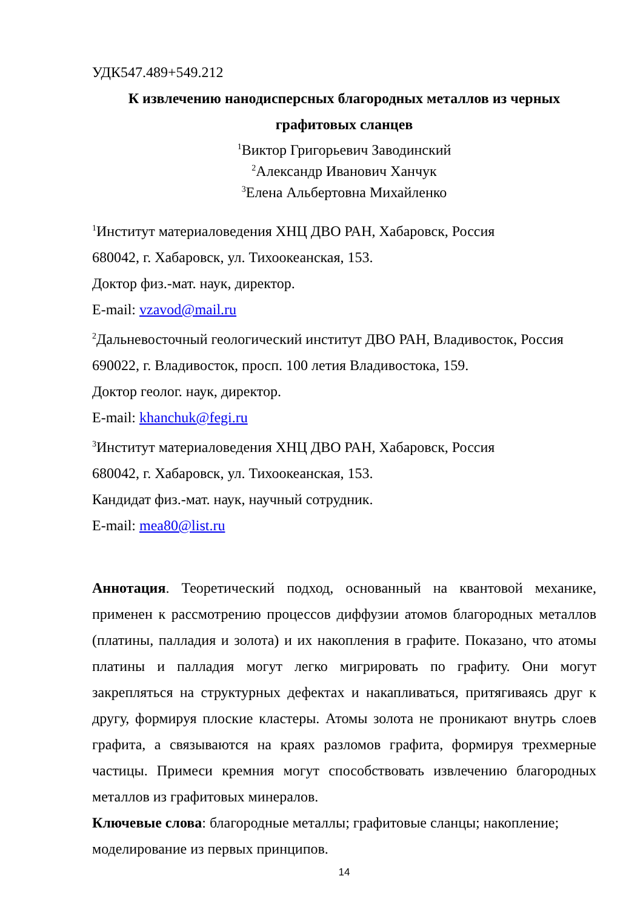УДК547.489+549.212
К извлечению нанодисперсных благородных металлов из черных
графитовых сланцев
<sup>1</sup> Виктор Григорьевич Заводинский
<sup>2</sup> Александр Иванович Ханчук
<sup>3</sup> Елена Альбертовна Михайленко
<sup>1</sup> Институт материаловедения ХНЦ ДВО РАН, Хабаровск, Россия
680042, г. Хабаровск, ул. Тихоокеанская, 153.
Доктор физ.-мат. наук, директор.
E-mail: vzavod@mail.ru
<sup>2</sup> Дальневосточный геологический институт ДВО РАН, Владивосток, Россия
690022, г. Владивосток, просп. 100 летия Владивостока, 159.
Доктор геолог. наук, директор.
E-mail: khanchuk@fegi.ru
<sup>3</sup> Институт материаловедения ХНЦ ДВО РАН, Хабаровск, Россия
680042, г. Хабаровск, ул. Тихоокеанская, 153.
Кандидат физ.-мат. наук, научный сотрудник.
E-mail: mea80@list.ru
Аннотация. Теоретический подход, основанный на квантовой механике, применен к рассмотрению процессов диффузии атомов благородных металлов (платины, палладия и золота) и их накопления в графите. Показано, что атомы платины и палладия могут легко мигрировать по графиту. Они могут закрепляться на структурных дефектах и накапливаться, притягиваясь друг к другу, формируя плоские кластеры. Атомы золота не проникают внутрь слоев графита, а связываются на краях разломов графита, формируя трехмерные частицы. Примеси кремния могут способствовать извлечению благородных металлов из графитовых минералов.
Ключевые слова: благородные металлы; графитовые сланцы; накопление; моделирование из первых принципов.
14